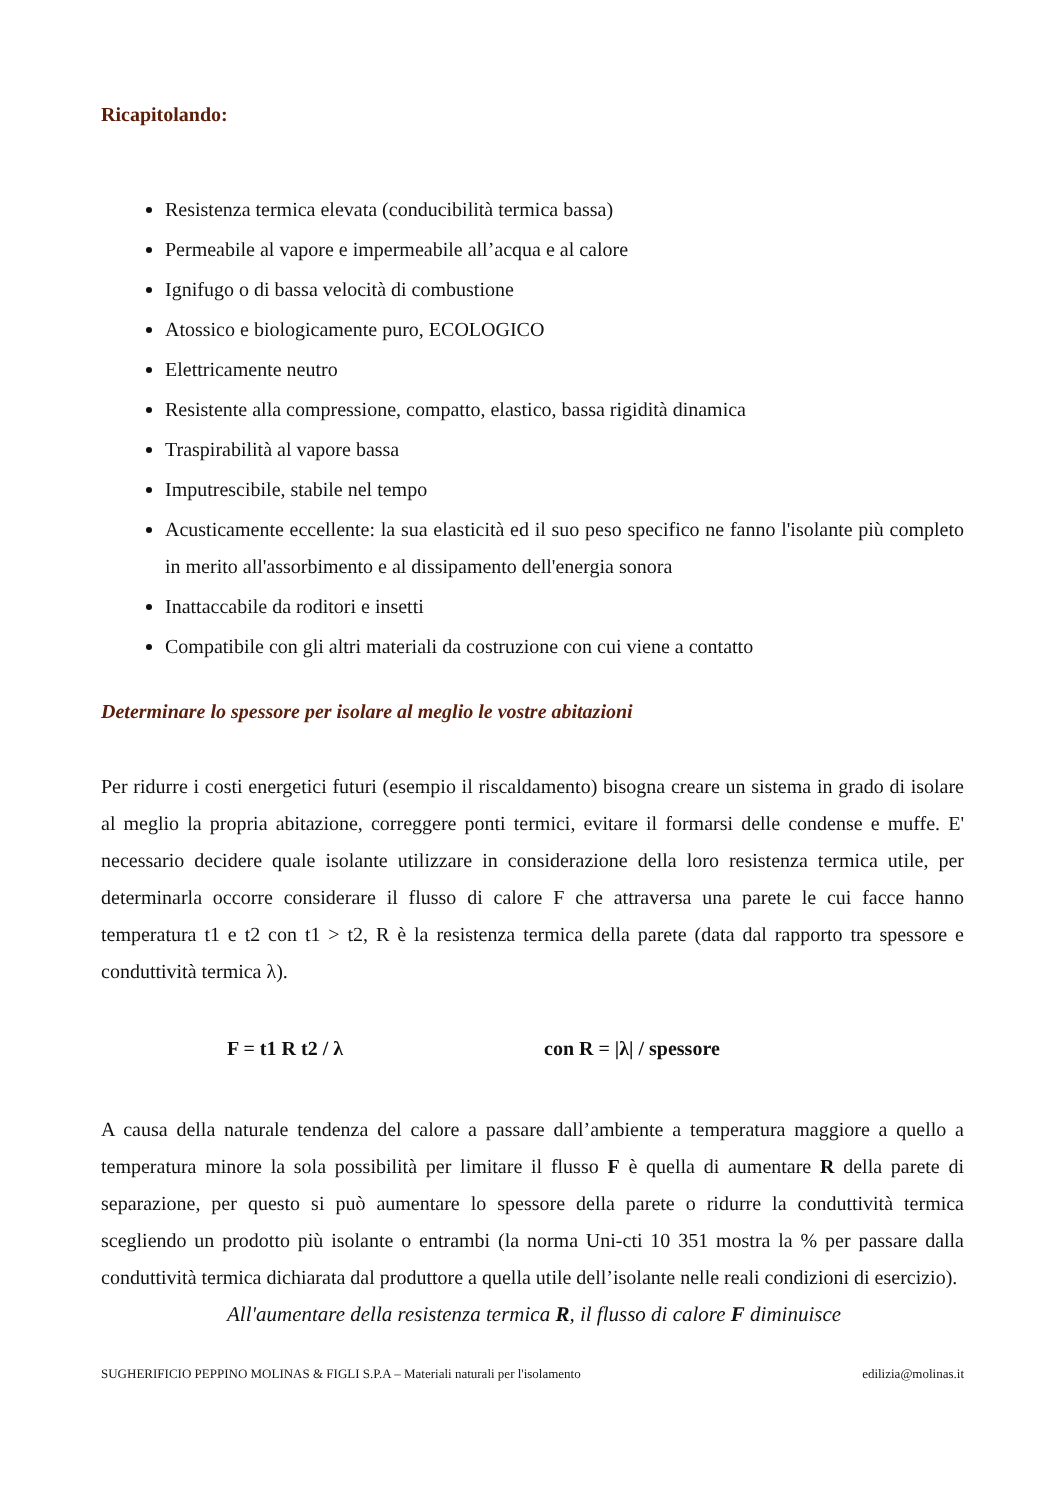Ricapitolando:
Resistenza termica elevata (conducibilità termica bassa)
Permeabile al vapore e impermeabile all’acqua e al calore
Ignifugo o di bassa velocità di combustione
Atossico e biologicamente puro, ECOLOGICO
Elettricamente neutro
Resistente alla compressione, compatto, elastico, bassa rigidità dinamica
Traspirabilità al vapore bassa
Imputrescibile, stabile nel tempo
Acusticamente eccellente: la sua elasticità ed il suo peso specifico ne fanno l'isolante più completo in merito all'assorbimento e al dissipamento dell'energia sonora
Inattaccabile da roditori e insetti
Compatibile con gli altri materiali da costruzione con cui viene a contatto
Determinare lo spessore per isolare al meglio le vostre abitazioni
Per ridurre i costi energetici futuri (esempio il riscaldamento) bisogna creare un sistema in grado di isolare al meglio la propria abitazione, correggere ponti termici, evitare il formarsi delle condense e muffe. E' necessario decidere quale isolante utilizzare in considerazione della loro resistenza termica utile, per determinarla occorre considerare il flusso di calore F che attraversa una parete le cui facce hanno temperatura t1 e t2 con t1 > t2, R è la resistenza termica della parete (data dal rapporto tra spessore e conduttività termica λ).
F = t1 R t2 / λ con R = |λ| / spessore
A causa della naturale tendenza del calore a passare dall’ambiente a temperatura maggiore a quello a temperatura minore la sola possibilità per limitare il flusso F è quella di aumentare R della parete di separazione, per questo si può aumentare lo spessore della parete o ridurre la conduttività termica scegliendo un prodotto più isolante o entrambi (la norma Uni-cti 10 351 mostra la % per passare dalla conduttività termica dichiarata dal produttore a quella utile dell’isolante nelle reali condizioni di esercizio).
All'aumentare della resistenza termica R, il flusso di calore F diminuisce
SUGHERIFICIO PEPPINO MOLINAS & FIGLI S.P.A – Materiali naturali per l'isolamento edilizia@molinas.it